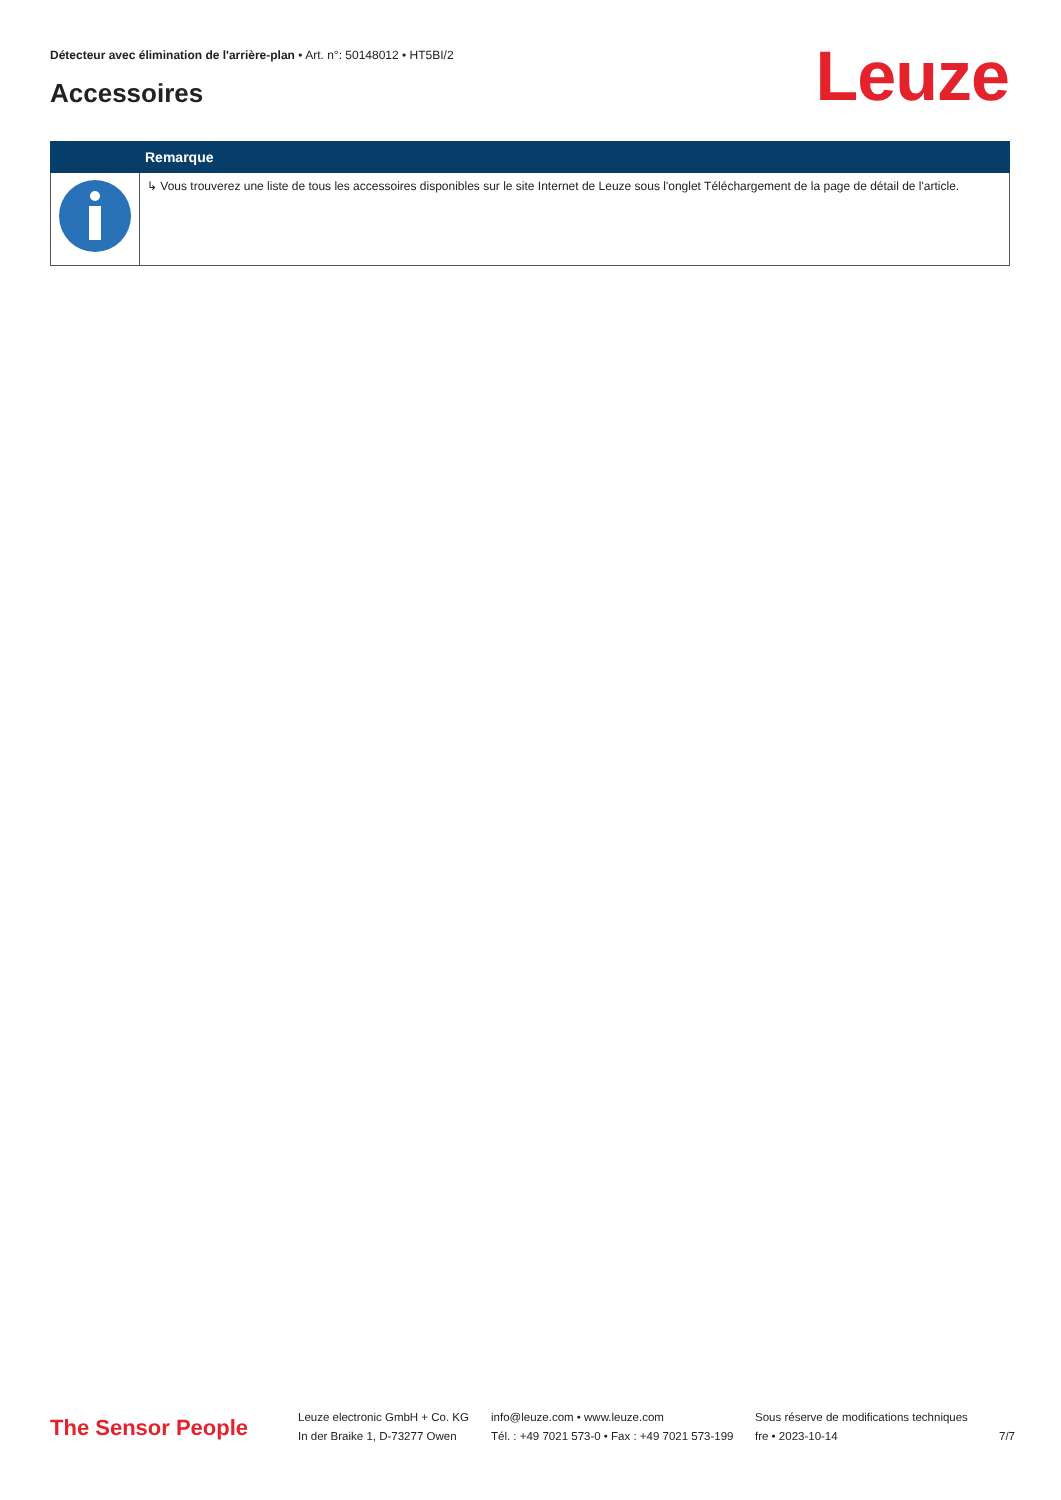Détecteur avec élimination de l'arrière-plan • Art. n°: 50148012 • HT5BI/2
Accessoires Leuze
| | Remarque |
| --- | --- |
| | ↳ Vous trouverez une liste de tous les accessoires disponibles sur le site Internet de Leuze sous l'onglet Téléchargement de la page de détail de l'article. |
The Sensor People
Leuze electronic GmbH + Co. KG
In der Braike 1, D-73277 Owen
info@leuze.com • www.leuze.com
Tél. : +49 7021 573-0 • Fax : +49 7021 573-199
Sous réserve de modifications techniques
fre • 2023-10-14
7/7